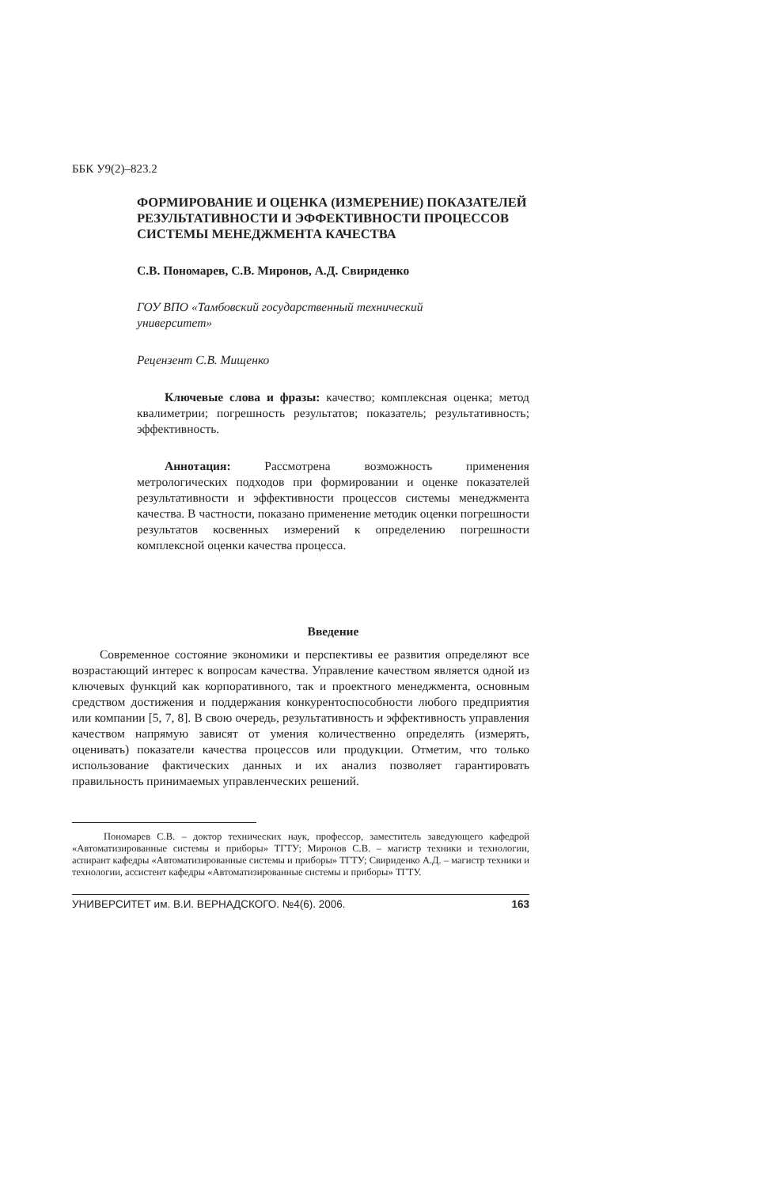ББК У9(2)–823.2
ФОРМИРОВАНИЕ И ОЦЕНКА (ИЗМЕРЕНИЕ) ПОКАЗАТЕЛЕЙ РЕЗУЛЬТАТИВНОСТИ И ЭФФЕКТИВНОСТИ ПРОЦЕССОВ СИСТЕМЫ МЕНЕДЖМЕНТА КАЧЕСТВА
С.В. Пономарев, С.В. Миронов, А.Д. Свириденко
ГОУ ВПО «Тамбовский государственный технический
университет»
Рецензент С.В. Мищенко
Ключевые слова и фразы: качество; комплексная оценка; метод квалиметрии; погрешность результатов; показатель; результативность; эффективность.
Аннотация: Рассмотрена возможность применения метрологических подходов при формировании и оценке показателей результативности и эффективности процессов системы менеджмента качества. В частности, показано применение методик оценки погрешности результатов косвенных измерений к определению погрешности комплексной оценки качества процесса.
Введение
Современное состояние экономики и перспективы ее развития определяют все возрастающий интерес к вопросам качества. Управление качеством является одной из ключевых функций как корпоративного, так и проектного менеджмента, основным средством достижения и поддержания конкурентоспособности любого предприятия или компании [5, 7, 8]. В свою очередь, результативность и эффективность управления качеством напрямую зависят от умения количественно определять (измерять, оценивать) показатели качества процессов или продукции. Отметим, что только использование фактических данных и их анализ позволяет гарантировать правильность принимаемых управленческих решений.
Пономарев С.В. – доктор технических наук, профессор, заместитель заведующего кафедрой «Автоматизированные системы и приборы» ТГТУ; Миронов С.В. – магистр техники и технологии, аспирант кафедры «Автоматизированные системы и приборы» ТГТУ; Свириденко А.Д. – магистр техники и технологии, ассистент кафедры «Автоматизированные системы и приборы» ТГТУ.
УНИВЕРСИТЕТ им. В.И. ВЕРНАДСКОГО. №4(6). 2006. 163